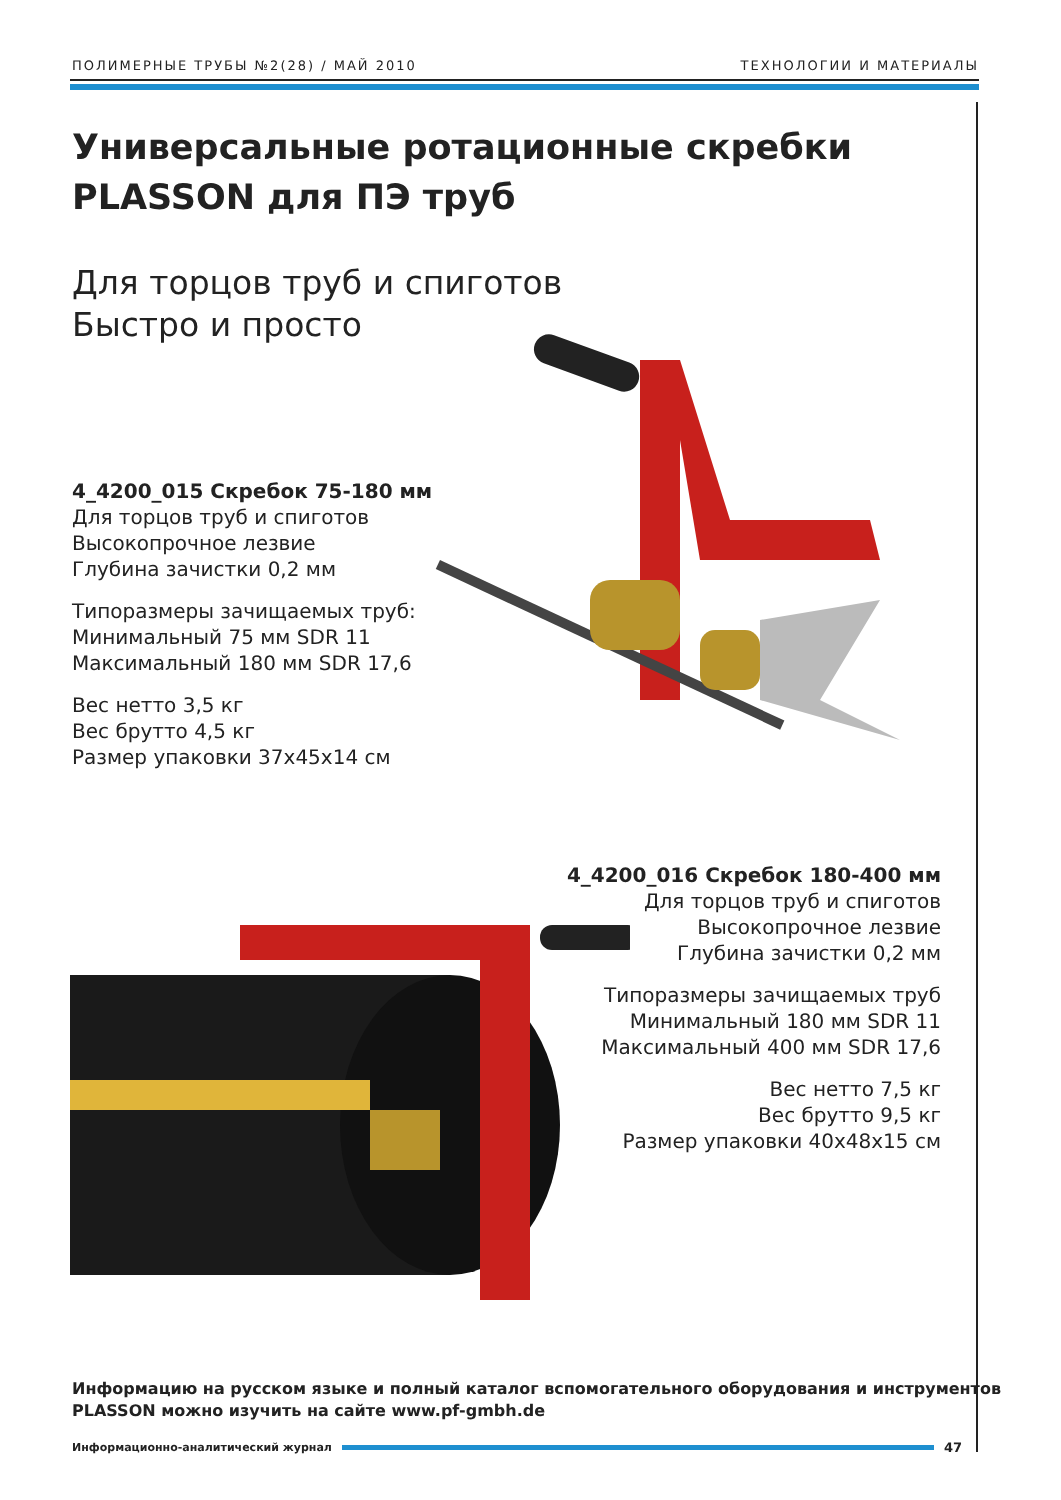ПОЛИМЕРНЫЕ ТРУБЫ №2(28) / МАЙ 2010 ТЕХНОЛОГИИ И МАТЕРИАЛЫ
Универсальные ротационные скребки PLASSON для ПЭ труб
Для торцов труб и спиготов
Быстро и просто
4_4200_015 Скребок 75-180 мм
Для торцов труб и спиготов
Высокопрочное лезвие
Глубина зачистки 0,2 мм
Типоразмеры зачищаемых труб:
Минимальный 75 мм SDR 11
Максимальный 180 мм SDR 17,6
Вес нетто 3,5 кг
Вес брутто 4,5 кг
Размер упаковки 37x45x14 см
4_4200_016 Скребок 180-400 мм
Для торцов труб и спиготов
Высокопрочное лезвие
Глубина зачистки 0,2 мм
Типоразмеры зачищаемых труб
Минимальный 180 мм SDR 11
Максимальный 400 мм SDR 17,6
Вес нетто 7,5 кг
Вес брутто 9,5 кг
Размер упаковки 40x48x15 см
Информацию на русском языке и полный каталог вспомогательного оборудования и инструментов
PLASSON можно изучить на сайте www.pf-gmbh.de
Информационно-аналитический журнал
47